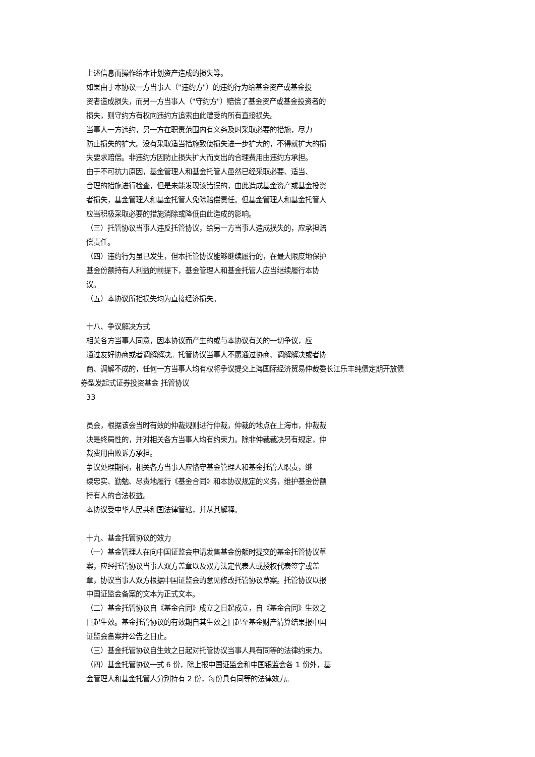上述信息而操作给本计划资产造成的损失等。
如果由于本协议一方当事人（"违约方"）的违约行为给基金资产或基金投
资者造成损失，而另一方当事人（"守约方"）赔偿了基金资产或基金投资者的
损失，则守约方有权向违约方追索由此遭受的所有直接损失。
当事人一方违约，另一方在职责范围内有义务及时采取必要的措施，尽力
防止损失的扩大。没有采取适当措施致使损失进一步扩大的，不得就扩大的损
失要求赔偿。非违约方因防止损失扩大而支出的合理费用由违约方承担。
由于不可抗力原因，基金管理人和基金托管人虽然已经采取必要、适当、
合理的措施进行检查，但是未能发现该错误的，由此造成基金资产或基金投资
者损失，基金管理人和基金托管人免除赔偿责任。但基金管理人和基金托管人
应当积极采取必要的措施消除或降低由此造成的影响。
（三）托管协议当事人违反托管协议，给另一方当事人造成损失的，应承担赔
偿责任。
（四）违约行为虽已发生，但本托管协议能够继续履行的，在最大限度地保护
基金份额持有人利益的前提下，基金管理人和基金托管人应当继续履行本协
议。
（五）本协议所指损失均为直接经济损失。
十八、争议解决方式
相关各方当事人同意，因本协议而产生的或与本协议有关的一切争议，应
通过友好协商或者调解解决。托管协议当事人不愿通过协商、调解解决或者协
商、调解不成的，任何一方当事人均有权将争议提交上海国际经济贸易仲裁委长江乐丰纯债定期开放债
券型发起式证券投资基金 托管协议
33
员会，根据该会当时有效的仲裁规则进行仲裁，仲裁的地点在上海市，仲裁裁
决是终局性的，并对相关各方当事人均有约束力。除非仲裁裁决另有规定，仲
裁费用由败诉方承担。
争议处理期间，相关各方当事人应恪守基金管理人和基金托管人职责，继
续忠实、勤勉、尽责地履行《基金合同》和本协议规定的义务，维护基金份额
持有人的合法权益。
本协议受中华人民共和国法律管辖，并从其解释。
十九、基金托管协议的效力
（一）基金管理人在向中国证监会申请发售基金份额时提交的基金托管协议草
案，应经托管协议当事人双方盖章以及双方法定代表人或授权代表签字或盖
章，协议当事人双方根据中国证监会的意见修改托管协议草案。托管协议以报
中国证监会备案的文本为正式文本。
（二）基金托管协议自《基金合同》成立之日起成立，自《基金合同》生效之
日起生效。基金托管协议的有效期自其生效之日起至基金财产清算结果报中国
证监会备案并公告之日止。
（三）基金托管协议自生效之日起对托管协议当事人具有同等的法律约束力。
（四）基金托管协议一式 6 份，除上报中国证监会和中国银监会各 1 份外，基
金管理人和基金托管人分别持有 2 份，每份具有同等的法律效力。